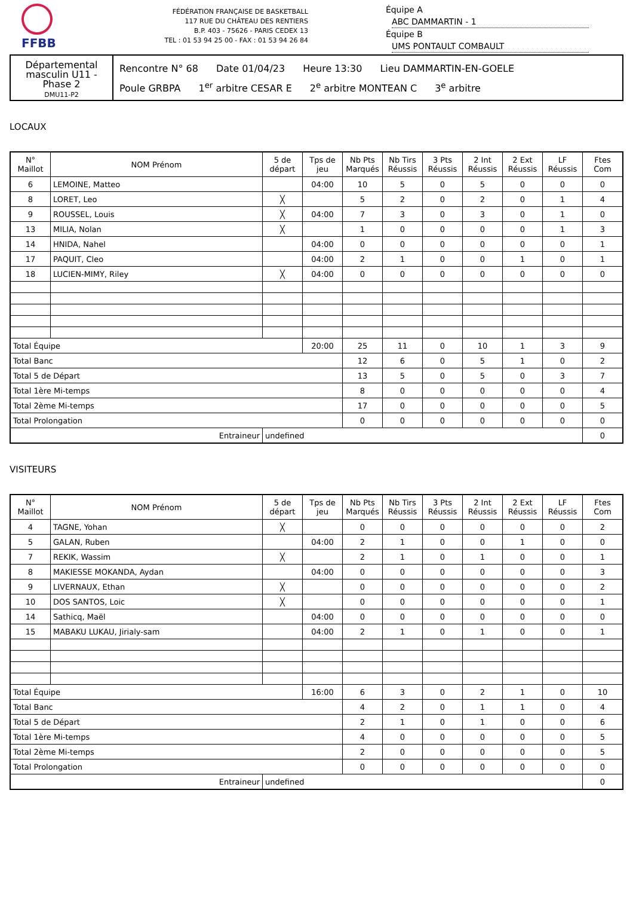FFBB
FÉDÉRATION FRANÇAISE DE BASKETBALL
117 RUE DU CHÂTEAU DES RENTIERS
B.P. 403 - 75626 - PARIS CEDEX 13
TEL : 01 53 94 25 00 - FAX : 01 53 94 26 84
Équipe A ABC DAMMARTIN - 1
Équipe B UMS PONTAULT COMBAULT
Départemental masculin U11 - Phase 2
DMU11-P2
Rencontre N° 68 Date 01/04/23 Heure 13:30 Lieu DAMMARTIN-EN-GOELE
Poule GRBPA 1<sup>er</sup> arbitre CESAR E 2<sup>e</sup> arbitre MONTEAN C 3<sup>e</sup> arbitre
LOCAUX
| N° Maillot | NOM Prénom | 5 de départ | Tps de jeu | Nb Pts Marqués | Nb Tirs Réussis | 3 Pts Réussis | 2 Int Réussis | 2 Ext Réussis | LF Réussis | Ftes Com |
| --- | --- | --- | --- | --- | --- | --- | --- | --- | --- | --- |
| 6 | LEMOINE, Matteo | | 04:00 | 10 | 5 | 0 | 5 | 0 | 0 | 0 |
| 8 | LORET, Leo | ╳ | | 5 | 2 | 0 | 2 | 0 | 1 | 4 |
| 9 | ROUSSEL, Louis | ╳ | 04:00 | 7 | 3 | 0 | 3 | 0 | 1 | 0 |
| 13 | MILIA, Nolan | ╳ | | 1 | 0 | 0 | 0 | 0 | 1 | 3 |
| 14 | HNIDA, Nahel | | 04:00 | 0 | 0 | 0 | 0 | 0 | 0 | 1 |
| 17 | PAQUIT, Cleo | | 04:00 | 2 | 1 | 0 | 0 | 1 | 0 | 1 |
| 18 | LUCIEN-MIMY, Riley | ╳ | 04:00 | 0 | 0 | 0 | 0 | 0 | 0 | 0 |
| Total Équipe | | | 20:00 | 25 | 11 | 0 | 10 | 1 | 3 | 9 |
| Total Banc | | | | 12 | 6 | 0 | 5 | 1 | 0 | 2 |
| Total 5 de Départ | | | | 13 | 5 | 0 | 5 | 0 | 3 | 7 |
| Total 1ère Mi-temps | | | | 8 | 0 | 0 | 0 | 0 | 0 | 4 |
| Total 2ème Mi-temps | | | | 17 | 0 | 0 | 0 | 0 | 0 | 5 |
| Total Prolongation | | | | 0 | 0 | 0 | 0 | 0 | 0 | 0 |
| Entraineur | | undefined | | | | | | | | 0 |
VISITEURS
| N° Maillot | NOM Prénom | 5 de départ | Tps de jeu | Nb Pts Marqués | Nb Tirs Réussis | 3 Pts Réussis | 2 Int Réussis | 2 Ext Réussis | LF Réussis | Ftes Com |
| --- | --- | --- | --- | --- | --- | --- | --- | --- | --- | --- |
| 4 | TAGNE, Yohan | ╳ | | 0 | 0 | 0 | 0 | 0 | 0 | 2 |
| 5 | GALAN, Ruben | | 04:00 | 2 | 1 | 0 | 0 | 1 | 0 | 0 |
| 7 | REKIK, Wassim | ╳ | | 2 | 1 | 0 | 1 | 0 | 0 | 1 |
| 8 | MAKIESSE MOKANDA, Aydan | | 04:00 | 0 | 0 | 0 | 0 | 0 | 0 | 3 |
| 9 | LIVERNAUX, Ethan | ╳ | | 0 | 0 | 0 | 0 | 0 | 0 | 2 |
| 10 | DOS SANTOS, Loic | ╳ | | 0 | 0 | 0 | 0 | 0 | 0 | 1 |
| 14 | Sathicq, Maël | | 04:00 | 0 | 0 | 0 | 0 | 0 | 0 | 0 |
| 15 | MABAKU LUKAU, Jirialy-sam | | 04:00 | 2 | 1 | 0 | 1 | 0 | 0 | 1 |
| Total Équipe | | | 16:00 | 6 | 3 | 0 | 2 | 1 | 0 | 10 |
| Total Banc | | | | 4 | 2 | 0 | 1 | 1 | 0 | 4 |
| Total 5 de Départ | | | | 2 | 1 | 0 | 1 | 0 | 0 | 6 |
| Total 1ère Mi-temps | | | | 4 | 0 | 0 | 0 | 0 | 0 | 5 |
| Total 2ème Mi-temps | | | | 2 | 0 | 0 | 0 | 0 | 0 | 5 |
| Total Prolongation | | | | 0 | 0 | 0 | 0 | 0 | 0 | 0 |
| Entraineur | | undefined | | | | | | | | 0 |